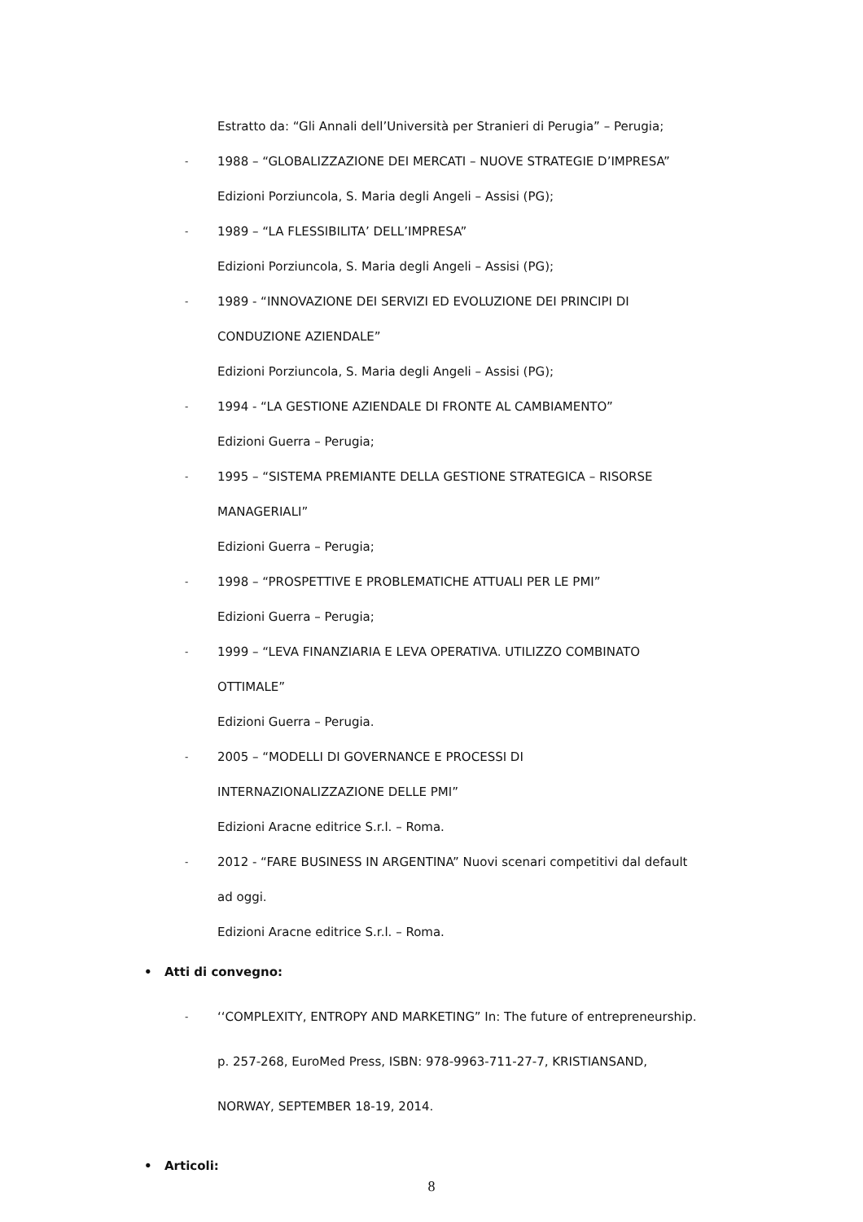Estratto da: “Gli Annali dell’Università per Stranieri di Perugia” – Perugia;
- 1988 – “GLOBALIZZAZIONE DEI MERCATI – NUOVE STRATEGIE D’IMPRESA”
Edizioni Porziuncola, S. Maria degli Angeli – Assisi (PG);
- 1989 – “LA FLESSIBILITA’ DELL’IMPRESA”
Edizioni Porziuncola, S. Maria degli Angeli – Assisi (PG);
- 1989 - “INNOVAZIONE DEI SERVIZI ED EVOLUZIONE DEI PRINCIPI DI
CONDUZIONE AZIENDALE”
Edizioni Porziuncola, S. Maria degli Angeli – Assisi (PG);
- 1994 - “LA GESTIONE AZIENDALE DI FRONTE AL CAMBIAMENTO”
Edizioni Guerra – Perugia;
- 1995 – “SISTEMA PREMIANTE DELLA GESTIONE STRATEGICA – RISORSE
MANAGERIALI”
Edizioni Guerra – Perugia;
- 1998 – “PROSPETTIVE E PROBLEMATICHE ATTUALI PER LE PMI”
Edizioni Guerra – Perugia;
- 1999 – “LEVA FINANZIARIA E LEVA OPERATIVA. UTILIZZO COMBINATO
OTTIMALE”
Edizioni Guerra – Perugia.
- 2005 – “MODELLI DI GOVERNANCE E PROCESSI DI
INTERNAZIONALIZZAZIONE DELLE PMI”
Edizioni Aracne editrice S.r.l. – Roma.
- 2012 - “FARE BUSINESS IN ARGENTINA” Nuovi scenari competitivi dal default
ad oggi.
Edizioni Aracne editrice S.r.l. – Roma.
• Atti di convegno:
- ‘‘COMPLEXITY, ENTROPY AND MARKETING” In: The future of entrepreneurship.
p. 257-268, EuroMed Press, ISBN: 978-9963-711-27-7, KRISTIANSAND,
NORWAY, SEPTEMBER 18-19, 2014.
• Articoli:
8